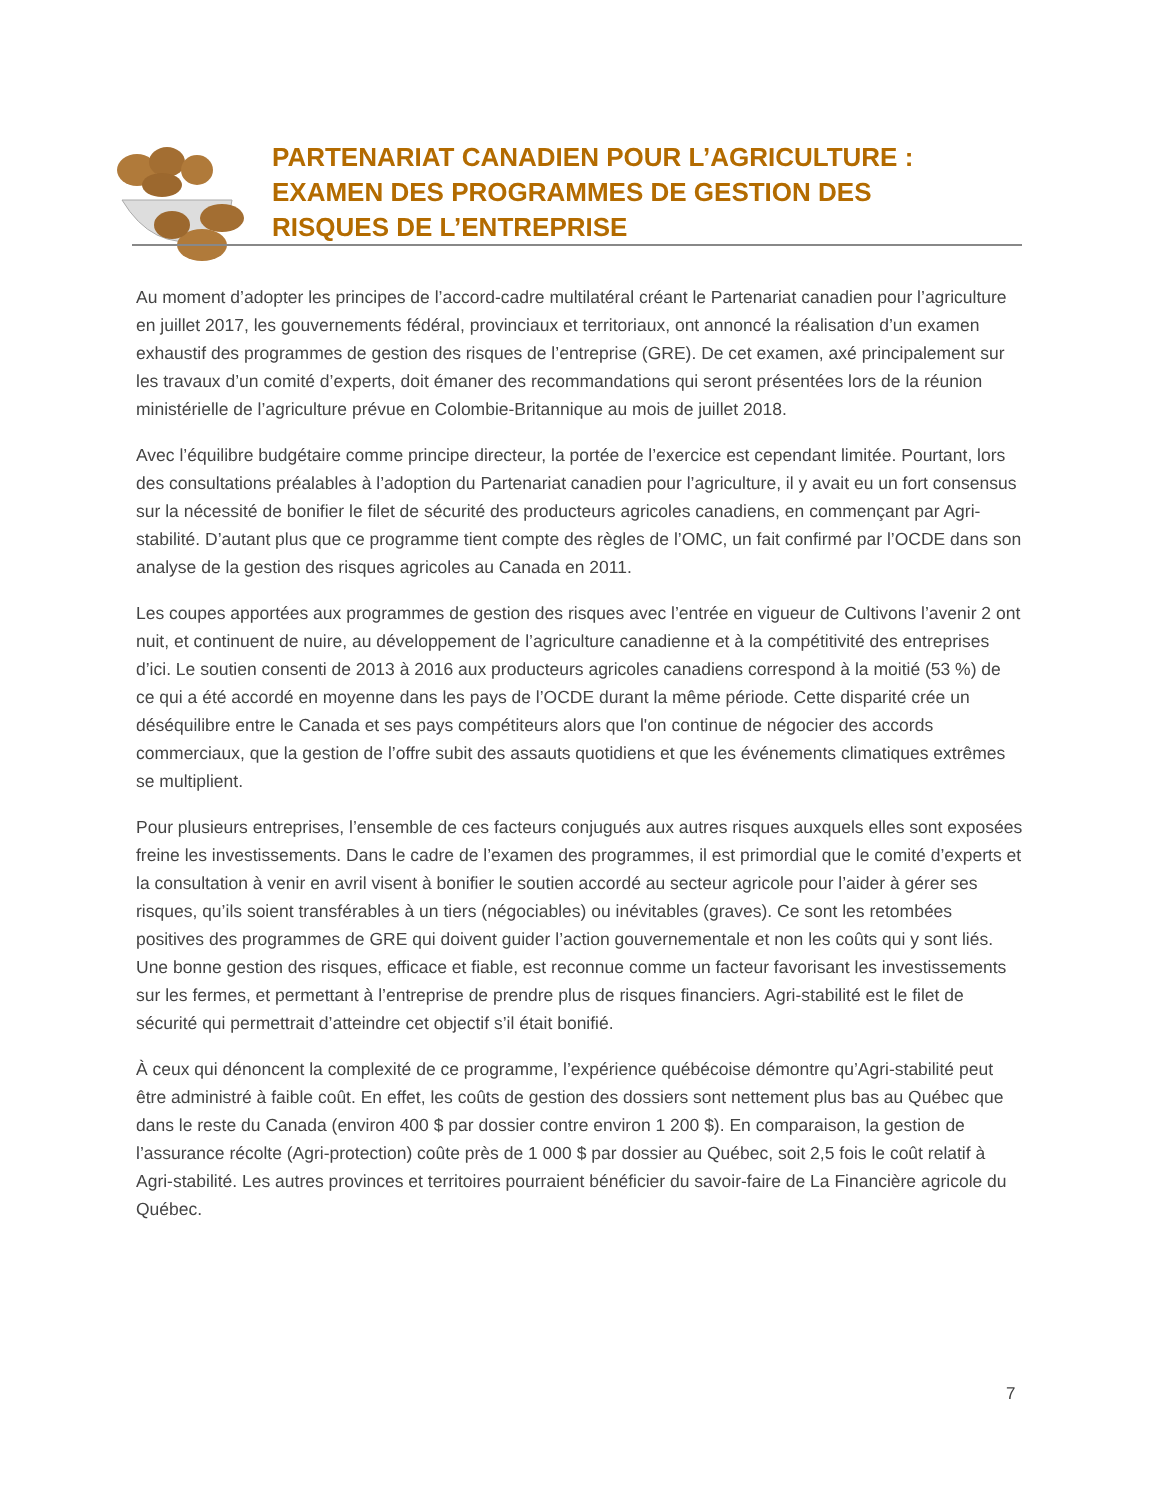PARTENARIAT CANADIEN POUR L’AGRICULTURE :
EXAMEN DES PROGRAMMES DE GESTION DES
RISQUES DE L’ENTREPRISE
Au moment d’adopter les principes de l’accord-cadre multilatéral créant le Partenariat canadien pour l’agriculture en juillet 2017, les gouvernements fédéral, provinciaux et territoriaux, ont annoncé la réalisation d’un examen exhaustif des programmes de gestion des risques de l’entreprise (GRE). De cet examen, axé principalement sur les travaux d’un comité d’experts, doit émaner des recommandations qui seront présentées lors de la réunion ministérielle de l’agriculture prévue en Colombie-Britannique au mois de juillet 2018.
Avec l’équilibre budgétaire comme principe directeur, la portée de l’exercice est cependant limitée. Pourtant, lors des consultations préalables à l’adoption du Partenariat canadien pour l’agriculture, il y avait eu un fort consensus sur la nécessité de bonifier le filet de sécurité des producteurs agricoles canadiens, en commençant par Agri-stabilité. D’autant plus que ce programme tient compte des règles de l’OMC, un fait confirmé par l’OCDE dans son analyse de la gestion des risques agricoles au Canada en 2011.
Les coupes apportées aux programmes de gestion des risques avec l’entrée en vigueur de Cultivons l’avenir 2 ont nuit, et continuent de nuire, au développement de l’agriculture canadienne et à la compétitivité des entreprises d’ici. Le soutien consenti de 2013 à 2016 aux producteurs agricoles canadiens correspond à la moitié (53 %) de ce qui a été accordé en moyenne dans les pays de l’OCDE durant la même période. Cette disparité crée un déséquilibre entre le Canada et ses pays compétiteurs alors que l'on continue de négocier des accords commerciaux, que la gestion de l’offre subit des assauts quotidiens et que les événements climatiques extrêmes se multiplient.
Pour plusieurs entreprises, l’ensemble de ces facteurs conjugués aux autres risques auxquels elles sont exposées freine les investissements. Dans le cadre de l’examen des programmes, il est primordial que le comité d’experts et la consultation à venir en avril visent à bonifier le soutien accordé au secteur agricole pour l’aider à gérer ses risques, qu’ils soient transférables à un tiers (négociables) ou inévitables (graves). Ce sont les retombées positives des programmes de GRE qui doivent guider l’action gouvernementale et non les coûts qui y sont liés. Une bonne gestion des risques, efficace et fiable, est reconnue comme un facteur favorisant les investissements sur les fermes, et permettant à l’entreprise de prendre plus de risques financiers. Agri-stabilité est le filet de sécurité qui permettrait d’atteindre cet objectif s’il était bonifié.
À ceux qui dénoncent la complexité de ce programme, l’expérience québécoise démontre qu’Agri-stabilité peut être administré à faible coût. En effet, les coûts de gestion des dossiers sont nettement plus bas au Québec que dans le reste du Canada (environ 400 $ par dossier contre environ 1 200 $). En comparaison, la gestion de l’assurance récolte (Agri-protection) coûte près de 1 000 $ par dossier au Québec, soit 2,5 fois le coût relatif à Agri-stabilité. Les autres provinces et territoires pourraient bénéficier du savoir-faire de La Financière agricole du Québec.
7